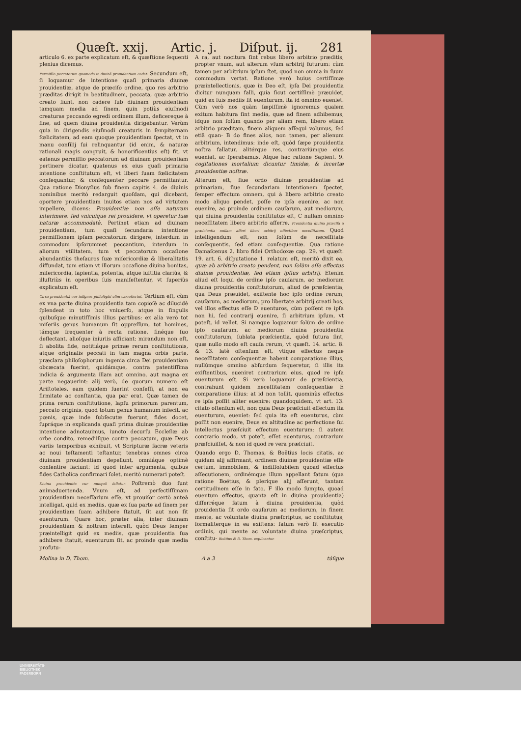Quæſt. xxij. Artic. j. Diſput. ij. 281
articulo 6. ex parte explicatum eſt, & quæſtione ſequenti plenius dicemus.
Permiſſio peccatorum quomodo in diuinã prouidentiam cadat. Secundum eſt, ſi loquamur de intentione quaſi primaria diuinæ prouidentiæ, atque de præciſo ordine, quo res arbitrio præditas dirigit in beatitudinem, peccata, quæ arbitrio creato fiunt, non cadere ſub diuinam prouidentiam tamquam media ad finem, quin potiùs eiuſmodi creaturas peccando egredi ordinem illum, deficereque à fine, ad quem diuina prouidentia dirigebantur. Verùm quia in dirigendis eiuſmodi creaturis in ſempiternam fœlicitatem, ad eam quoque prouidentiam ſpectat, vt in manu conſilij ſui relinquantur (id enim, & naturæ rationali magis congruit, & honorificentius eſt) fit, vt eatenus permiſſio peccatorum ad diuinam prouidentiam pertinere dicatur, quatenus ex eius quaſi primaria intentione conſtitutum eſt, vt liberi ſuam fœlicitatem conſequantur, & conſequenter peccare permittantur. Qua ratione Dionyſius ſub finem capitis 4. de diuinis nominibus meritò redarguit quoſdam, qui dicebant, oportere prouidentiam inuitos etiam nos ad virtutem impellere, dicens: Prouidentiæ non eſſe naturam interimere, ſed vnicuique rei prouidere, vt operetur ſuæ naturæ accommodatè. Pertinet etiam ad diuinam prouidentiam, tum quaſi ſecundaria intentione permiſſionem ipſam peccatorum dirigere, interdum in commodum ipſorummet peccantium, interdum in aliorum vtilitatem, tum vt peccatorum occaſione abundantiùs theſauros ſuæ miſericordiæ & liberalitatis diffundat, tum etiam vt illorum occaſione diuina bonitas, miſericordia, ſapientia, potentia, atque iuſtitia clariùs, & illuſtriùs in operibus ſuis manifeſtentur, vt ſuperiùs explicatum eſt.
Circa prouidentiã cur inſignes philoſophi olim cæcutierint. Tertium eſt, cùm ex vna parte diuina prouidentia tam copioſè ac dilucidè ſplendeat in toto hoc vniuerſo, atque in ſingulis quibuſque minutiſſimis illius partibus: ex alia verò tot miſeriis genus humanum ſit oppreſſum, tot homines, támque frequenter à recta ratione, finéque ſuo deflectant, alioſque iniuriis afficiant: mirandum non eſt, ſi abolita fide, notitiáque primæ rerum conſtitutionis, atque originalis peccati in tam magna orbis parte, præclara philoſophorum ingenia circa Dei prouidentiam obcæcata fuerint, quidámque, contra patentiſſima indicia & argumenta illam aut omnino, aut magna ex parte negauerint: alij verò, de quorum numero eſt Ariſtoteles, eam quidem fuerint confeſſi, at non ea firmitate ac conſtantia, qua par erat. Quæ tamen de prima rerum conſtitutione, lapſu primorum parentum, peccato originis, quod totum genus humanum infecit, ac pœnis, quæ inde ſubſecutæ fuerunt, fides docet, ſupráque in explicanda quaſi prima diuinæ prouidentiæ intentione adnotauimus, iuncto decurſu Eccleſiæ ab orbe condito, remediiſque contra peccatum, quæ Deus variis temporibus exhibuit, vt Scripturæ ſacræ veteris ac noui teſtamenti teſtantur, tenebras omnes circa diuinam prouidentiam depellunt, omniáque optimè conſentire faciunt: id quod inter argumenta, quibus fides Catholica confirmari ſolet, meritò numerari poteſt.
Diuina prouidentia cur nunquã fallatur. Poſtremò duo ſunt animaduertenda. Vnum eſt, ad perfectiſſimam prouidentiam neceſſarium eſſe, vt prouiſor certò anteà intelligat, quid ex mediis, quæ ex ſua parte ad finem per prouidentiam ſuam adhibere ſtatuit, ſit aut non ſit euenturum. Quare hoc, præter alia, inter diuinam prouidentiam & noſtram intereſt, quòd Deus ſemper præintelligit quid ex mediis, quæ prouidentia ſua adhibere ſtatuit, euenturum ſit, ac proinde quæ media profutu-
A ra, aut nocitura ſint rebus libero arbitrio præditis, propter vnum, aut alterum vſum arbitrij futurum: cùm tamen per arbitrium ipſum ſtet, quod non omnia in ſuum commodum vertat. Ratione verò huius certiſſimæ præintellectionis, quæ in Deo eſt, ipſa Dei prouidentia dicitur nunquam falli, quia ſicut certiſſimè præuidet, quid ex ſuis mediis ſit euenturum, ita id omnino eueniet. Cùm verò nos quàm ſæpiſſimè ignoremus qualem exitum habitura ſint media, quæ ad finem adhibemus, idque non ſolùm quando per aliam rem, libero etiam arbitrio præditam, finem aliquem aſſequi volumus, ſed etiã quan- B do fines alios, non tamen, per alienum arbitrium, intendimus: inde eſt, quòd ſæpe prouidentia noſtra fallatur, alitérque res, contrariúmque eius eueniat, ac ſperabamus. Atque hac ratione Sapient. 9. cogitationes mortalium dicuntur timidæ, & incertæ prouidentiæ noſtræ.
Alterum eſt, ſiue ordo diuinæ prouidentiæ ad primariam, ſiue ſecundariam intentionem ſpectet, ſemper effectum omnem, qui à libero arbitrio creato modo aliquo pendet, poſſe re ipſa euenire, ac non euenire, ac proinde ordinem cauſarum, aut mediorum, qui diuina prouidentia conſtitutus eſt, C nullam omnino neceſſitatem libero arbitrio afferre. Prouidentia diuina præciſa à præſcientia nullam affert liberi arbitrij effectibus neceſſitatem. Quod intelligendum eſt, non ſolùm de neceſſitate conſequentis, ſed etiam conſequentiæ. Qua ratione Damaſcenus 2. libro fidei Orthodoxæ cap. 29. vt quæſt. 19. art. 6. diſputatione 1. relatum eſt, meritò dixit ea, quæ ab arbitrio creato pendent, non ſolùm eſſe effectus diuinæ prouidentiæ, ſed etiam ipſius arbitrij. Etenim aliud eſt loqui de ordine ipſo cauſarum, ac mediorum diuina prouidentia conſtitutorum, aliud de præſcientia, qua Deus præuidet, exiſtente hoc ipſo ordine rerum, cauſarum, ac mediorum, pro libertate arbitrij creati hos, vel illos effectus eſſe D euenturos, cùm poſſent re ipſa non hi, ſed contrarij euenire, ſi arbitrium ipſum, vt poteſt, id vellet. Si namque loquamur ſolùm de ordine ipſo cauſarum, ac mediorum diuina prouidentia conſtitutorum, ſublata præſcientia, quòd futura ſint, quæ nullo modo eſt cauſa rerum, vt quæſt. 14. artic. 8. & 13. latè oſtenſum eſt, vtique effectus neque neceſſitatem conſequentiæ habent comparatione illius, nullúmque omnino abſurdum ſequeretur, ſi illis ita exiſtentibus, eueniret contrarium eius, quod re ipſa euenturum eſt. Si verò loquamur de præſcientia, contrahunt quidem neceſſitatem conſequentiæ E comparatione illius: at id non tollit, quominùs effectus re ipſa poſſit aliter euenire: quandoquidem, vt art. 13. citato oſtenſum eſt, non quia Deus præſciuit effectum ita euenturum, eueniet: ſed quia ita eſt euenturus, cùm poſſit non euenire, Deus ex altitudine ac perfectione ſui intellectus præſciuit effectum euenturum: ſi autem contrario modo, vt poteſt, eſſet euenturus, contrarium præſciuiſſet, & non id quod re vera præſciuit.
Quando ergo D. Thomas, & Boëtius locis citatis, ac quidam alij affirmant, ordinem diuinæ prouidentiæ eſſe certum, immobilem, & indiſſolubilem quoad effectus aſſecutionem, ordinémque illum appellant fatum (qua ratione Boëtius, & plerique alij aſſerunt, tantam certitudinem eſſe in fato, F illo modo ſumpto, quoad euentum effectus, quanta eſt in diuina prouidentia) differréque fatum à diuina prouidentia, quòd prouidentia ſit ordo cauſarum ac mediorum, in finem mente, ac voluntate diuina præſcriptus, ac conſtitutus, formaliterque in ea exiſtens: fatum verò ſit executio ordinis, qui mente ac voluntate diuina præſcriptus, conſtitu- Boëtius & D. Thom. explicantur.
Molina in D. Thom. A a 3 túſque
UNIVERSITÄTS-
BIBLIOTHEK
PADERBORN